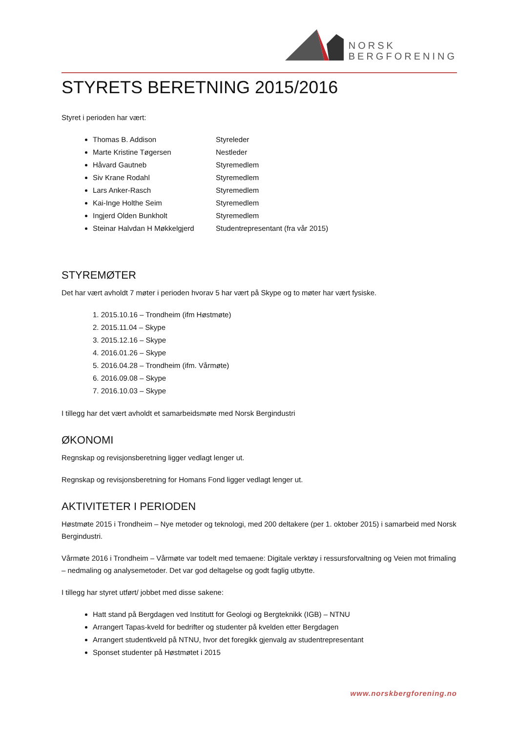NORSK
BERGFORENING
STYRETS BERETNING 2015/2016
Styret i perioden har vært:
Thomas B. Addison Styreleder
Marte Kristine Tøgersen Nestleder
Håvard Gautneb Styremedlem
Siv Krane Rodahl Styremedlem
Lars Anker-Rasch Styremedlem
Kai-Inge Holthe Seim Styremedlem
Ingjerd Olden Bunkholt Styremedlem
Steinar Halvdan H Møkkelgjerd Studentrepresentant (fra vår 2015)
STYREMØTER
Det har vært avholdt 7 møter i perioden hvorav 5 har vært på Skype og to møter har vært fysiske.
1. 2015.10.16 – Trondheim (ifm Høstmøte)
2. 2015.11.04 – Skype
3. 2015.12.16 – Skype
4. 2016.01.26 – Skype
5. 2016.04.28 – Trondheim (ifm. Vårmøte)
6. 2016.09.08 – Skype
7. 2016.10.03 – Skype
I tillegg har det vært avholdt et samarbeidsmøte med Norsk Bergindustri
ØKONOMI
Regnskap og revisjonsberetning ligger vedlagt lenger ut.
Regnskap og revisjonsberetning for Homans Fond ligger vedlagt lenger ut.
AKTIVITETER I PERIODEN
Høstmøte 2015 i Trondheim – Nye metoder og teknologi, med 200 deltakere (per 1. oktober 2015) i samarbeid med Norsk Bergindustri.
Vårmøte 2016 i Trondheim – Vårmøte var todelt med temaene: Digitale verktøy i ressursforvaltning og Veien mot frimaling – nedmaling og analysemetoder. Det var god deltagelse og godt faglig utbytte.
I tillegg har styret utført/ jobbet med disse sakene:
Hatt stand på Bergdagen ved Institutt for Geologi og Bergteknikk (IGB) – NTNU
Arrangert Tapas-kveld for bedrifter og studenter på kvelden etter Bergdagen
Arrangert studentkveld på NTNU, hvor det foregikk gjenvalg av studentrepresentant
Sponset studenter på Høstmøtet i 2015
www.norskbergforening.no